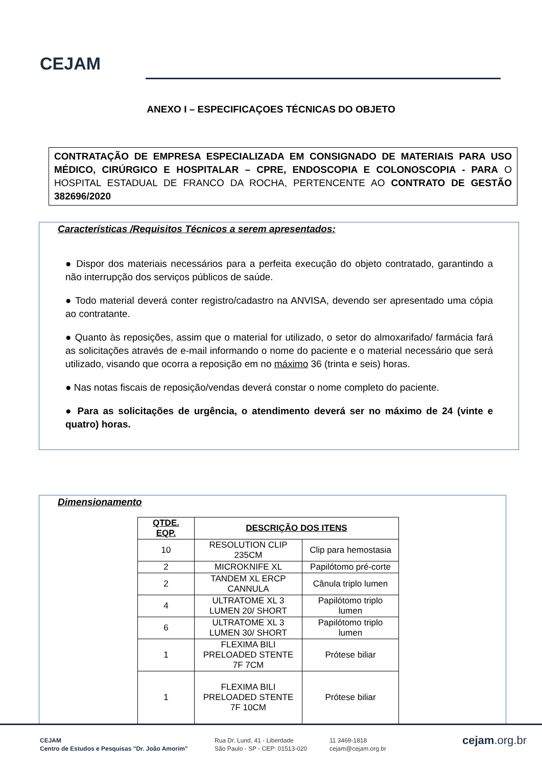CEJAM
ANEXO I – ESPECIFICAÇOES TÉCNICAS DO OBJETO
CONTRATAÇÃO DE EMPRESA ESPECIALIZADA EM CONSIGNADO DE MATERIAIS PARA USO MÉDICO, CIRÚRGICO E HOSPITALAR – CPRE, ENDOSCOPIA E COLONOSCOPIA - PARA O HOSPITAL ESTADUAL DE FRANCO DA ROCHA, PERTENCENTE AO CONTRATO DE GESTÃO 382696/2020
Características /Requisitos Técnicos a serem apresentados:
● Dispor dos materiais necessários para a perfeita execução do objeto contratado, garantindo a não interrupção dos serviços públicos de saúde.
● Todo material deverá conter registro/cadastro na ANVISA, devendo ser apresentado uma cópia ao contratante.
● Quanto às reposições, assim que o material for utilizado, o setor do almoxarifado/ farmácia fará as solicitações através de e-mail informando o nome do paciente e o material necessário que será utilizado, visando que ocorra a reposição em no máximo 36 (trinta e seis) horas.
● Nas notas fiscais de reposição/vendas deverá constar o nome completo do paciente.
● Para as solicitações de urgência, o atendimento deverá ser no máximo de 24 (vinte e quatro) horas.
Dimensionamento
| QTDE. EQP. | DESCRIÇÃO DOS ITENS | |
| --- | --- | --- |
| 10 | RESOLUTION CLIP 235CM | Clip para hemostasia |
| 2 | MICROKNIFE XL | Papilótomo pré-corte |
| 2 | TANDEM XL ERCP CANNULA | Cânula triplo lumen |
| 4 | ULTRATOME XL 3 LUMEN 20/ SHORT | Papilótomo triplo lumen |
| 6 | ULTRATOME XL 3 LUMEN 30/ SHORT | Papilótomo triplo lumen |
| 1 | FLEXIMA BILI PRELOADED STENTE 7F 7CM | Prótese biliar |
| 1 | FLEXIMA BILI PRELOADED STENTE 7F 10CM | Prótese biliar |
CEJAM
Centro de Estudos e Pesquisas "Dr. João Amorim"
Rua Dr. Lund, 41 - Liberdade
São Paulo - SP - CEP: 01513-020
11 3469-1818
cejam@cejam.org.br
cejam.org.br